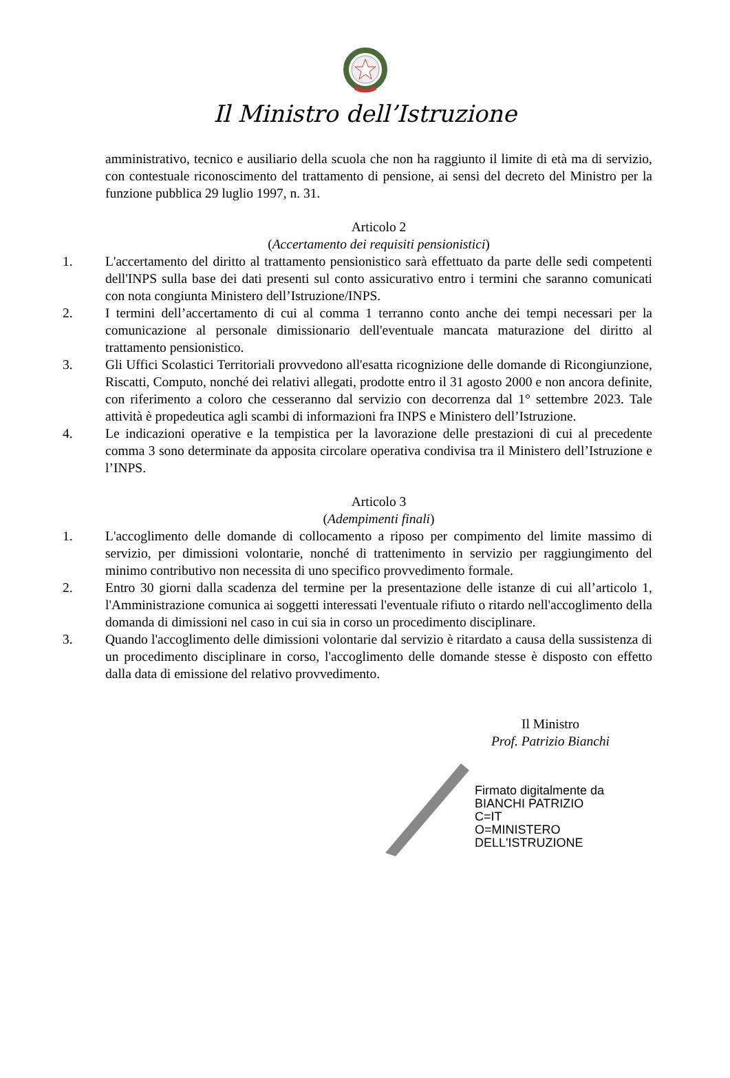Il Ministro dell’Istruzione
amministrativo, tecnico e ausiliario della scuola che non ha raggiunto il limite di età ma di servizio, con contestuale riconoscimento del trattamento di pensione, ai sensi del decreto del Ministro per la funzione pubblica 29 luglio 1997, n. 31.
Articolo 2
(Accertamento dei requisiti pensionistici)
1. L'accertamento del diritto al trattamento pensionistico sarà effettuato da parte delle sedi competenti dell'INPS sulla base dei dati presenti sul conto assicurativo entro i termini che saranno comunicati con nota congiunta Ministero dell’Istruzione/INPS.
2. I termini dell’accertamento di cui al comma 1 terranno conto anche dei tempi necessari per la comunicazione al personale dimissionario dell'eventuale mancata maturazione del diritto al trattamento pensionistico.
3. Gli Uffici Scolastici Territoriali provvedono all'esatta ricognizione delle domande di Ricongiunzione, Riscatti, Computo, nonché dei relativi allegati, prodotte entro il 31 agosto 2000 e non ancora definite, con riferimento a coloro che cesseranno dal servizio con decorrenza dal 1° settembre 2023. Tale attività è propedeutica agli scambi di informazioni fra INPS e Ministero dell’Istruzione.
4. Le indicazioni operative e la tempistica per la lavorazione delle prestazioni di cui al precedente comma 3 sono determinate da apposita circolare operativa condivisa tra il Ministero dell’Istruzione e l’INPS.
Articolo 3
(Adempimenti finali)
1. L'accoglimento delle domande di collocamento a riposo per compimento del limite massimo di servizio, per dimissioni volontarie, nonché di trattenimento in servizio per raggiungimento del minimo contributivo non necessita di uno specifico provvedimento formale.
2. Entro 30 giorni dalla scadenza del termine per la presentazione delle istanze di cui all’articolo 1, l'Amministrazione comunica ai soggetti interessati l'eventuale rifiuto o ritardo nell'accoglimento della domanda di dimissioni nel caso in cui sia in corso un procedimento disciplinare.
3. Quando l'accoglimento delle dimissioni volontarie dal servizio è ritardato a causa della sussistenza di un procedimento disciplinare in corso, l'accoglimento delle domande stesse è disposto con effetto dalla data di emissione del relativo provvedimento.
Il Ministro
Prof. Patrizio Bianchi
Firmato digitalmente da
BIANCHI PATRIZIO
C=IT
O=MINISTERO
DELL'ISTRUZIONE